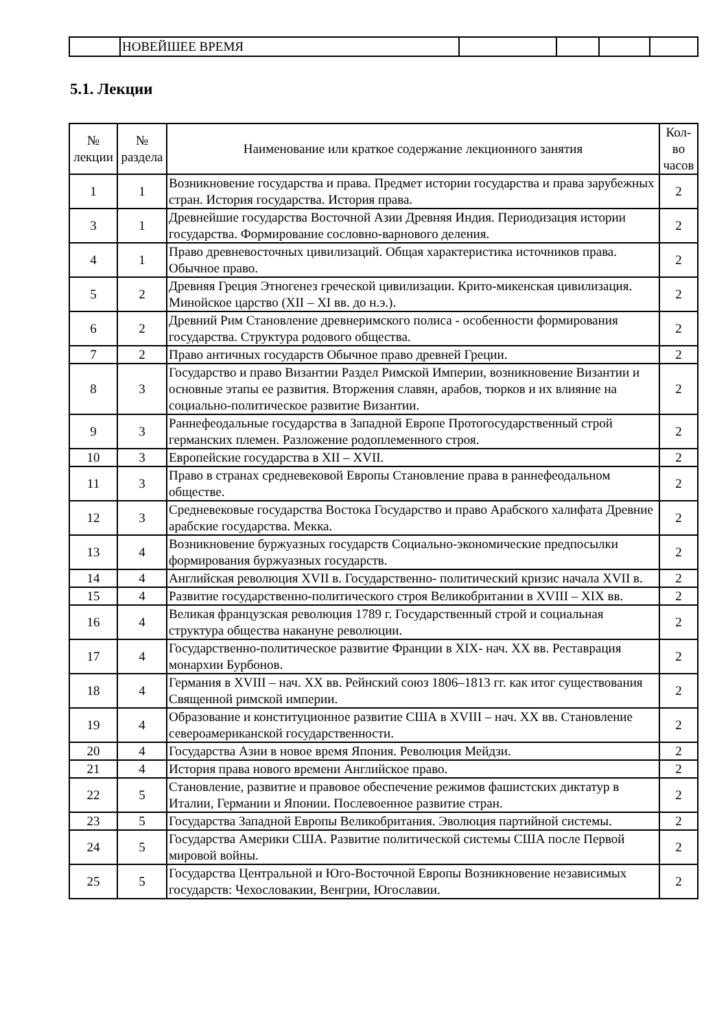| | НОВЕЙШЕЕ ВРЕМЯ | | | | |
5.1. Лекции
| № лекции | № раздела | Наименование или краткое содержание лекционного занятия | Кол- во часов |
| --- | --- | --- | --- |
| 1 | 1 | Возникновение государства и права. Предмет истории государства и права зарубежных стран. История государства. История права. | 2 |
| 3 | 1 | Древнейшие государства Восточной Азии Древняя Индия. Периодизация истории государства. Формирование сословно-варнового деления. | 2 |
| 4 | 1 | Право древневосточных цивилизаций. Общая характеристика источников права. Обычное право. | 2 |
| 5 | 2 | Древняя Греция Этногенез греческой цивилизации. Крито-микенская цивилизация. Минойское царство (XII – XI вв. до н.э.). | 2 |
| 6 | 2 | Древний Рим Становление древнеримского полиса - особенности формирования государства. Структура родового общества. | 2 |
| 7 | 2 | Право античных государств Обычное право древней Греции. | 2 |
| 8 | 3 | Государство и право Византии Раздел Римской Империи, возникновение Византии и основные этапы ее развития. Вторжения славян, арабов, тюрков и их влияние на социально-политическое развитие Византии. | 2 |
| 9 | 3 | Раннефеодальные государства в Западной Европе Протогосударственный строй германских племен. Разложение родоплеменного строя. | 2 |
| 10 | 3 | Европейские государства в XII – XVII. | 2 |
| 11 | 3 | Право в странах средневековой Европы Становление права в раннефеодальном обществе. | 2 |
| 12 | 3 | Средневековые государства Востока Государство и право Арабского халифата Древние арабские государства. Мекка. | 2 |
| 13 | 4 | Возникновение буржуазных государств Социально-экономические предпосылки формирования буржуазных государств. | 2 |
| 14 | 4 | Английская революция XVII в. Государственно- политический кризис начала XVII в. | 2 |
| 15 | 4 | Развитие государственно-политического строя Великобритании в XVIII – XIX вв. | 2 |
| 16 | 4 | Великая французская революция 1789 г. Государственный строй и социальная структура общества накануне революции. | 2 |
| 17 | 4 | Государственно-политическое развитие Франции в XIX- нач. XX вв. Реставрация монархии Бурбонов. | 2 |
| 18 | 4 | Германия в XVIII – нач. XX вв. Рейнский союз 1806–1813 гг. как итог существования Священной римской империи. | 2 |
| 19 | 4 | Образование и конституционное развитие США в XVIII – нач. XX вв. Становление североамериканской государственности. | 2 |
| 20 | 4 | Государства Азии в новое время Япония. Революция Мейдзи. | 2 |
| 21 | 4 | История права нового времени Английское право. | 2 |
| 22 | 5 | Становление, развитие и правовое обеспечение режимов фашистских диктатур в Италии, Германии и Японии. Послевоенное развитие стран. | 2 |
| 23 | 5 | Государства Западной Европы Великобритания. Эволюция партийной системы. | 2 |
| 24 | 5 | Государства Америки США. Развитие политической системы США после Первой мировой войны. | 2 |
| 25 | 5 | Государства Центральной и Юго-Восточной Европы Возникновение независимых государств: Чехословакии, Венгрии, Югославии. | 2 |